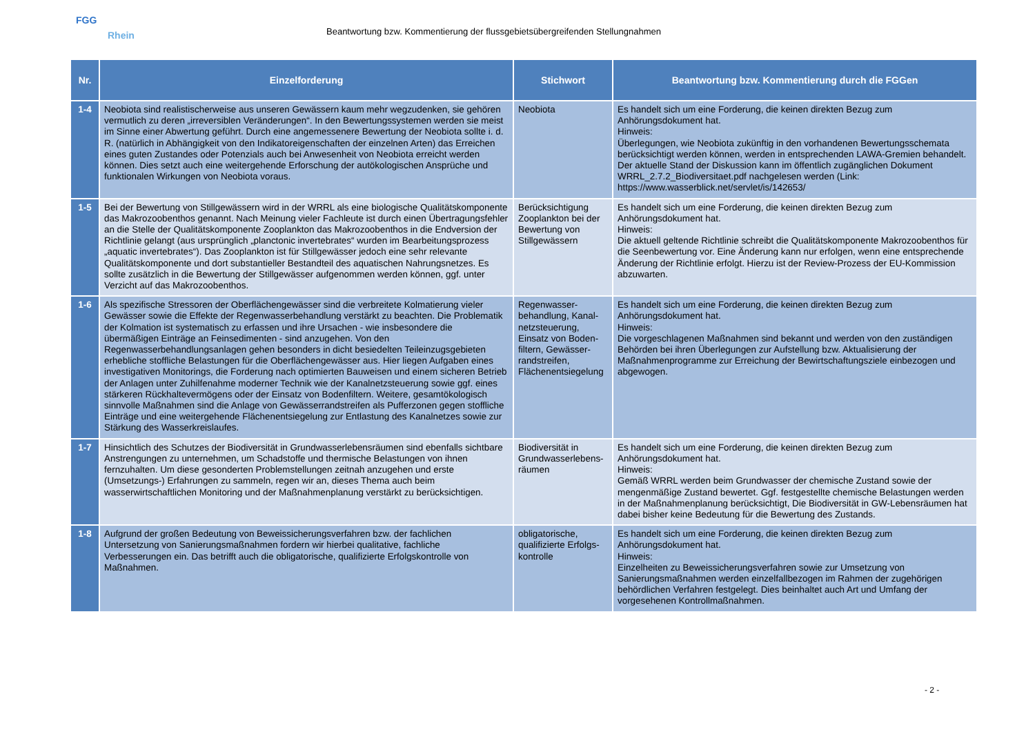FGG
Rhein
Beantwortung bzw. Kommentierung der flussgebietsübergreifenden Stellungnahmen
| Nr. | Einzelforderung | Stichwort | Beantwortung bzw. Kommentierung durch die FGGen |
| --- | --- | --- | --- |
| 1-4 | Neobiota sind realistischerweise aus unseren Gewässern kaum mehr wegzudenken, sie gehören vermutlich zu deren „irreversiblen Veränderungen“. In den Bewertungssystemen werden sie meist im Sinne einer Abwertung geführt. Durch eine angemessenere Bewertung der Neobiota sollte i. d. R. (natürlich in Abhängigkeit von den Indikatoreigenschaften der einzelnen Arten) das Erreichen eines guten Zustandes oder Potenzials auch bei Anwesenheit von Neobiota erreicht werden können. Dies setzt auch eine weitergehende Erforschung der autökologischen Ansprüche und funktionalen Wirkungen von Neobiota voraus. | Neobiota | Es handelt sich um eine Forderung, die keinen direkten Bezug zum Anhörungsdokument hat. Hinweis: Überlegungen, wie Neobiota zukünftig in den vorhandenen Bewertungsschemata berücksichtigt werden können, werden in entsprechenden LAWA-Gremien behandelt. Der aktuelle Stand der Diskussion kann im öffentlich zugänglichen Dokument WRRL_2.7.2_Biodiversitaet.pdf nachgelesen werden (Link: https://www.wasserblick.net/servlet/is/142653/ |
| 1-5 | Bei der Bewertung von Stillgewässern wird in der WRRL als eine biologische Qualitätskomponente das Makrozoobenthos genannt. Nach Meinung vieler Fachleute ist durch einen Übertragungsfehler an die Stelle der Qualitätskomponente Zooplankton das Makrozoobenthos in die Endversion der Richtlinie gelangt (aus ursprünglich „planctonic invertebrates“ wurden im Bearbeitungsprozess „aquatic invertebrates“). Das Zooplankton ist für Stillgewässer jedoch eine sehr relevante Qualitätskomponente und dort substantieller Bestandteil des aquatischen Nahrungsnetzes. Es sollte zusätzlich in die Bewertung der Stillgewässer aufgenommen werden können, ggf. unter Verzicht auf das Makrozoobenthos. | Berücksichtigung Zooplankton bei der Bewertung von Stillgewässern | Es handelt sich um eine Forderung, die keinen direkten Bezug zum Anhörungsdokument hat. Hinweis: Die aktuell geltende Richtlinie schreibt die Qualitätskomponente Makrozoobenthos für die Seenbewertung vor. Eine Änderung kann nur erfolgen, wenn eine entsprechende Änderung der Richtlinie erfolgt. Hierzu ist der Review-Prozess der EU-Kommission abzuwarten. |
| 1-6 | Als spezifische Stressoren der Oberflächengewässer sind die verbreitete Kolmatierung vieler Gewässer sowie die Effekte der Regenwasserbehandlung verstärkt zu beachten. Die Problematik der Kolmation ist systematisch zu erfassen und ihre Ursachen - wie insbesondere die übermäßigen Einträge an Feinsedimenten - sind anzugehen. Von den Regenwasserbehandlungsanlagen gehen besonders in dicht besiedelten Teileinzugsgebieten erhebliche stoffliche Belastungen für die Oberflächengewässer aus. Hier liegen Aufgaben eines investigativen Monitorings, die Forderung nach optimierten Bauweisen und einem sicheren Betrieb der Anlagen unter Zuhilfenahme moderner Technik wie der Kanalnetzsteuerung sowie ggf. eines stärkeren Rückhaltevermögens oder der Einsatz von Bodenfiltern. Weitere, gesamtökologisch sinnvolle Maßnahmen sind die Anlage von Gewässerrandstreifen als Pufferzonen gegen stoffliche Einträge und eine weitergehende Flächenentsiegelung zur Entlastung des Kanalnetzes sowie zur Stärkung des Wasserkreislaufes. | Regenwasser-behandlung, Kanal-netzsteuerung, Einsatz von Boden-filtern, Gewässer-randstreifen, Flächenentsiegelung | Es handelt sich um eine Forderung, die keinen direkten Bezug zum Anhörungsdokument hat. Hinweis: Die vorgeschlagenen Maßnahmen sind bekannt und werden von den zuständigen Behörden bei ihren Überlegungen zur Aufstellung bzw. Aktualisierung der Maßnahmenprogramme zur Erreichung der Bewirtschaftungsziele einbezogen und abgewogen. |
| 1-7 | Hinsichtlich des Schutzes der Biodiversität in Grundwasserlebensräumen sind ebenfalls sichtbare Anstrengungen zu unternehmen, um Schadstoffe und thermische Belastungen von ihnen fernzuhalten. Um diese gesonderten Problemstellungen zeitnah anzugehen und erste (Umsetzungs-) Erfahrungen zu sammeln, regen wir an, dieses Thema auch beim wasserwirtschaftlichen Monitoring und der Maßnahmenplanung verstärkt zu berücksichtigen. | Biodiversität in Grundwasserlebens-räumen | Es handelt sich um eine Forderung, die keinen direkten Bezug zum Anhörungsdokument hat. Hinweis: Gemäß WRRL werden beim Grundwasser der chemische Zustand sowie der mengenmäßige Zustand bewertet. Ggf. festgestellte chemische Belastungen werden in der Maßnahmenplanung berücksichtigt, Die Biodiversität in GW-Lebensräumen hat dabei bisher keine Bedeutung für die Bewertung des Zustands. |
| 1-8 | Aufgrund der großen Bedeutung von Beweissicherungsverfahren bzw. der fachlichen Untersetzung von Sanierungsmaßnahmen fordern wir hierbei qualitative, fachliche Verbesserungen ein. Das betrifft auch die obligatorische, qualifizierte Erfolgskontrolle von Maßnahmen. | obligatorische, qualifizierte Erfolgs-kontrolle | Es handelt sich um eine Forderung, die keinen direkten Bezug zum Anhörungsdokument hat. Hinweis: Einzelheiten zu Beweissicherungsverfahren sowie zur Umsetzung von Sanierungsmaßnahmen werden einzelfallbezogen im Rahmen der zugehörigen behördlichen Verfahren festgelegt. Dies beinhaltet auch Art und Umfang der vorgesehenen Kontrollmaßnahmen. |
- 2 -